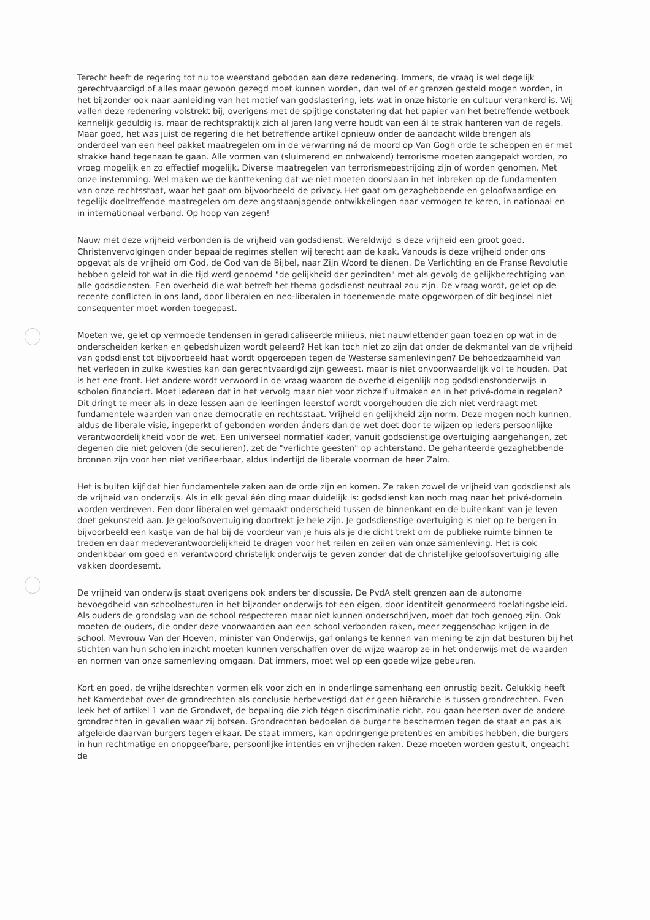Terecht heeft de regering tot nu toe weerstand geboden aan deze redenering. Immers, de vraag is wel degelijk gerechtvaardigd of alles maar gewoon gezegd moet kunnen worden, dan wel of er grenzen gesteld mogen worden, in het bijzonder ook naar aanleiding van het motief van godslastering, iets wat in onze historie en cultuur verankerd is. Wij vallen deze redenering volstrekt bij, overigens met de spijtige constatering dat het papier van het betreffende wetboek kennelijk geduldig is, maar de rechtspraktijk zich al jaren lang verre houdt van een ál te strak hanteren van de regels. Maar goed, het was juist de regering die het betreffende artikel opnieuw onder de aandacht wilde brengen als onderdeel van een heel pakket maatregelen om in de verwarring ná de moord op Van Gogh orde te scheppen en er met strakke hand tegenaan te gaan. Alle vormen van (sluimerend en ontwakend) terrorisme moeten aangepakt worden, zo vroeg mogelijk en zo effectief mogelijk. Diverse maatregelen van terrorismebestrijding zijn of worden genomen. Met onze instemming. Wel maken we de kanttekening dat we niet moeten doorslaan in het inbreken op de fundamenten van onze rechtsstaat, waar het gaat om bijvoorbeeld de privacy. Het gaat om gezaghebbende en geloofwaardige en tegelijk doeltreffende maatregelen om deze angstaanjagende ontwikkelingen naar vermogen te keren, in nationaal en in internationaal verband. Op hoop van zegen!
Nauw met deze vrijheid verbonden is de vrijheid van godsdienst. Wereldwijd is deze vrijheid een groot goed. Christenvervolgingen onder bepaalde regimes stellen wij terecht aan de kaak. Vanouds is deze vrijheid onder ons opgevat als de vrijheid om God, de God van de Bijbel, naar Zijn Woord te dienen. De Verlichting en de Franse Revolutie hebben geleid tot wat in die tijd werd genoemd "de gelijkheid der gezindten" met als gevolg de gelijkberechtiging van alle godsdiensten. Een overheid die wat betreft het thema godsdienst neutraal zou zijn. De vraag wordt, gelet op de recente conflicten in ons land, door liberalen en neo-liberalen in toenemende mate opgeworpen of dit beginsel niet consequenter moet worden toegepast.
Moeten we, gelet op vermoede tendensen in geradicaliseerde milieus, niet nauwlettender gaan toezien op wat in de onderscheiden kerken en gebedshuizen wordt geleerd? Het kan toch niet zo zijn dat onder de dekmantel van de vrijheid van godsdienst tot bijvoorbeeld haat wordt opgeroepen tegen de Westerse samenlevingen? De behoedzaamheid van het verleden in zulke kwesties kan dan gerechtvaardigd zijn geweest, maar is niet onvoorwaardelijk vol te houden. Dat is het ene front. Het andere wordt verwoord in de vraag waarom de overheid eigenlijk nog godsdienstonderwijs in scholen financiert. Moet iedereen dat in het vervolg maar niet voor zichzelf uitmaken en in het privé-domein regelen? Dit dringt te meer als in deze lessen aan de leerlingen leerstof wordt voorgehouden die zich niet verdraagt met fundamentele waarden van onze democratie en rechtsstaat. Vrijheid en gelijkheid zijn norm. Deze mogen noch kunnen, aldus de liberale visie, ingeperkt of gebonden worden ánders dan de wet doet door te wijzen op ieders persoonlijke verantwoordelijkheid voor de wet. Een universeel normatief kader, vanuit godsdienstige overtuiging aangehangen, zet degenen die niet geloven (de seculieren), zet de "verlichte geesten" op achterstand. De gehanteerde gezaghebbende bronnen zijn voor hen niet verifieerbaar, aldus indertijd de liberale voorman de heer Zalm.
Het is buiten kijf dat hier fundamentele zaken aan de orde zijn en komen. Ze raken zowel de vrijheid van godsdienst als de vrijheid van onderwijs. Als in elk geval één ding maar duidelijk is: godsdienst kan noch mag naar het privé-domein worden verdreven. Een door liberalen wel gemaakt onderscheid tussen de binnenkant en de buitenkant van je leven doet gekunsteld aan. Je geloofsovertuiging doortrekt je hele zijn. Je godsdienstige overtuiging is niet op te bergen in bijvoorbeeld een kastje van de hal bij de voordeur van je huis als je die dicht trekt om de publieke ruimte binnen te treden en daar medeverantwoordelijkheid te dragen voor het reilen en zeilen van onze samenleving. Het is ook ondenkbaar om goed en verantwoord christelijk onderwijs te geven zonder dat de christelijke geloofsovertuiging alle vakken doordesemt.
De vrijheid van onderwijs staat overigens ook anders ter discussie. De PvdA stelt grenzen aan de autonome bevoegdheid van schoolbesturen in het bijzonder onderwijs tot een eigen, door identiteit genormeerd toelatingsbeleid. Als ouders de grondslag van de school respecteren maar niet kunnen onderschrijven, moet dat toch genoeg zijn. Ook moeten de ouders, die onder deze voorwaarden aan een school verbonden raken, meer zeggenschap krijgen in de school. Mevrouw Van der Hoeven, minister van Onderwijs, gaf onlangs te kennen van mening te zijn dat besturen bij het stichten van hun scholen inzicht moeten kunnen verschaffen over de wijze waarop ze in het onderwijs met de waarden en normen van onze samenleving omgaan. Dat immers, moet wel op een goede wijze gebeuren.
Kort en goed, de vrijheidsrechten vormen elk voor zich en in onderlinge samenhang een onrustig bezit. Gelukkig heeft het Kamerdebat over de grondrechten als conclusie herbevestigd dat er geen hiërarchie is tussen grondrechten. Even leek het of artikel 1 van de Grondwet, de bepaling die zich tégen discriminatie richt, zou gaan heersen over de andere grondrechten in gevallen waar zij botsen. Grondrechten bedoelen de burger te beschermen tegen de staat en pas als afgeleide daarvan burgers tegen elkaar. De staat immers, kan opdringerige pretenties en ambities hebben, die burgers in hun rechtmatige en onopgeefbare, persoonlijke intenties en vrijheden raken. Deze moeten worden gestuit, ongeacht de